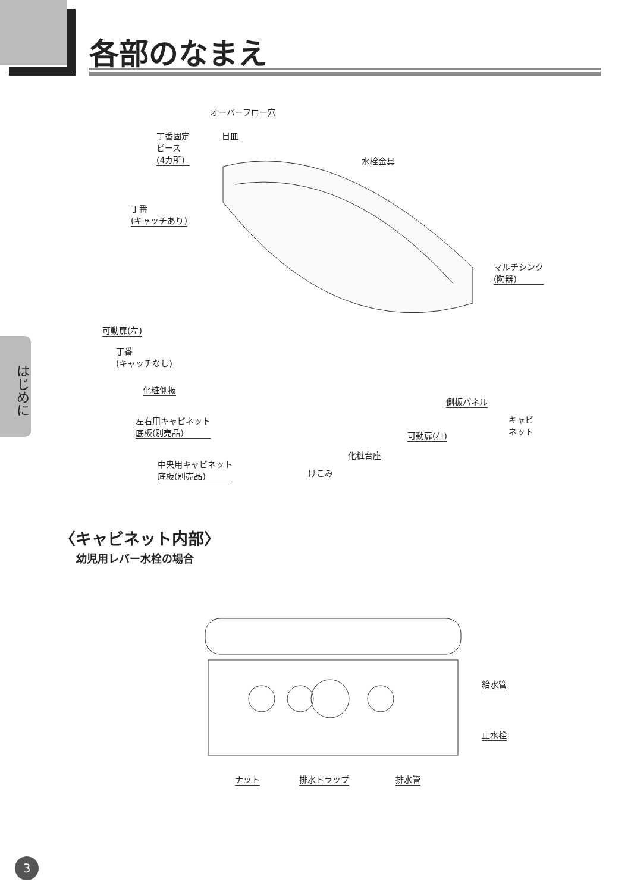各部のなまえ
はじめに
オーバーフロー穴
丁番固定
ピース
(4カ所)
目皿
水栓金具
丁番
(キャッチあり)
マルチシンク
(陶器)
可動扉(左)
丁番
(キャッチなし)
化粧側板
側板パネル
キャビ
ネット
左右用キャビネット
底板(別売品)
可動扉(右)
化粧台座
中央用キャビネット
底板(別売品)
けこみ
〈キャビネット内部〉
幼児用レバー水栓の場合
給水管
止水栓
ナット 排水トラップ 排水管
3